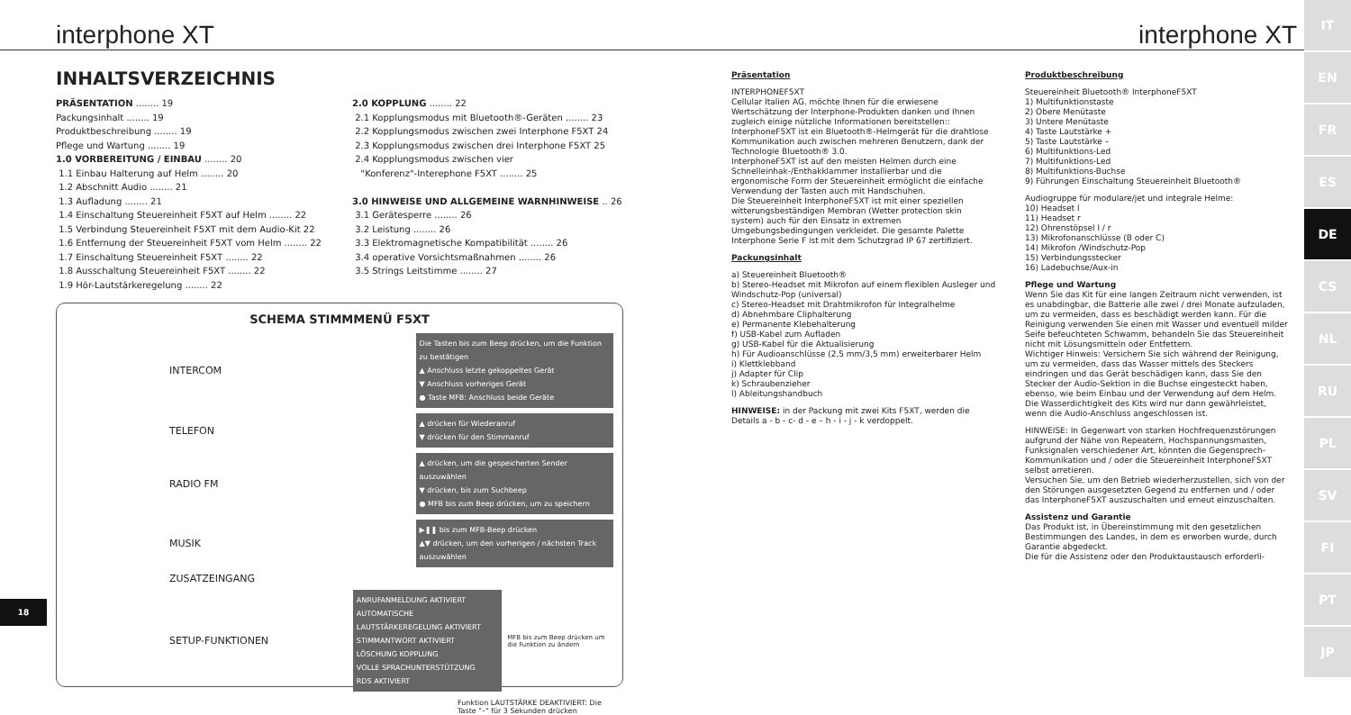interphone XT interphone XT
IT
EN
FR
ES
DE
CS
NL
RU
PL
SV
FI
PT
JP
INHALTSVERZEICHNIS
PRÄSENTATION ........ 19
Packungsinhalt ........ 19
Produktbeschreibung ........ 19
Pflege und Wartung ........ 19
1.0 VORBEREITUNG / EINBAU ........ 20
1.1 Einbau Halterung auf Helm ........ 20
1.2 Abschnitt Audio ........ 21
1.3 Aufladung ........ 21
1.4 Einschaltung Steuereinheit F5XT auf Helm ........ 22
1.5 Verbindung Steuereinheit F5XT mit dem Audio-Kit 22
1.6 Entfernung der Steuereinheit F5XT vom Helm ........ 22
1.7 Einschaltung Steuereinheit F5XT ........ 22
1.8 Ausschaltung Steuereinheit F5XT ........ 22
1.9 Hör-Lautstärkeregelung ........ 22
2.0 KOPPLUNG ........ 22
2.1 Kopplungsmodus mit Bluetooth®-Geräten ........ 23
2.2 Kopplungsmodus zwischen zwei Interphone F5XT 24
2.3 Kopplungsmodus zwischen drei Interphone F5XT 25
2.4 Kopplungsmodus zwischen vier
"Konferenz"-Interephone F5XT ........ 25
3.0 HINWEISE UND ALLGEMEINE WARNHINWEISE .. 26
3.1 Gerätesperre ........ 26
3.2 Leistung ........ 26
3.3 Elektromagnetische Kompatibilität ........ 26
3.4 operative Vorsichtsmaßnahmen ........ 26
3.5 Strings Leitstimme ........ 27
SCHEMA STIMMMENÜ F5XT
INTERCOM
Die Tasten bis zum Beep drücken, um die Funktion zu bestätigen
▲ Anschluss letzte gekoppeltes Gerät
▼ Anschluss vorheriges Gerät
● Taste MFB: Anschluss beide Geräte
TELEFON
▲ drücken für Wiederanruf
▼ drücken für den Stimmanruf
RADIO FM
▲ drücken, um die gespeicherten Sender auszuwählen
▼ drücken, bis zum Suchbeep
● MFB bis zum Beep drücken, um zu speichern
MUSIK
▶❚❚ bis zum MFB-Beep drücken
▲▼ drücken, um den vorherigen / nächsten Track auszuwählen
ZUSATZEINGANG
SETUP-FUNKTIONEN
ANRUFANMELDUNG AKTIVIERT
AUTOMATISCHE LAUTSTÄRKEREGELUNG AKTIVIERT
STIMMANTWORT AKTIVIERT
LÖSCHUNG KOPPLUNG
VOLLE SPRACHUNTERSTÜTZUNG
RDS AKTIVIERT
MFB bis zum Beep drücken um die Funktion zu ändern
Funktion LAUTSTÄRKE DEAKTIVIERT: Die Taste "–" für 3 Sekunden drücken
18
Präsentation
INTERPHONEF5XT
Cellular Italien AG. möchte Ihnen für die erwiesene Wertschätzung der Interphone-Produkten danken und Ihnen zugleich einige nützliche Informationen bereitstellen::
InterphoneF5XT ist ein Bluetooth®-Helmgerät für die drahtlose Kommunikation auch zwischen mehreren Benutzern, dank der Technologie Bluetooth® 3.0.
InterphoneF5XT ist auf den meisten Helmen durch eine Schnelleinhak-/Enthakklammer installierbar und die ergonomische Form der Steuereinheit ermöglicht die einfache Verwendung der Tasten auch mit Handschuhen.
Die Steuereinheit InterphoneF5XT ist mit einer speziellen witterungsbeständigen Membran (Wetter protection skin system) auch für den Einsatz in extremen Umgebungsbedingungen verkleidet. Die gesamte Palette Interphone Serie F ist mit dem Schutzgrad IP 67 zertifiziert.
Packungsinhalt
a) Steuereinheit Bluetooth®
b) Stereo-Headset mit Mikrofon auf einem flexiblen Ausleger und Windschutz-Pop (universal)
c) Stereo-Headset mit Drahtmikrofon für Integralhelme
d) Abnehmbare Cliphalterung
e) Permanente Klebehalterung
f) USB-Kabel zum Aufladen
g) USB-Kabel für die Aktualisierung
h) Für Audioanschlüsse (2,5 mm/3,5 mm) erweiterbarer Helm
i) Klettklebband
j) Adapter für Clip
k) Schraubenzieher
l) Ableitungshandbuch
HINWEISE: in der Packung mit zwei Kits F5XT, werden die Details a - b - c- d - e – h - i - j - k verdoppelt.
Produktbeschreibung
Steuereinheit Bluetooth® InterphoneF5XT
1) Multifunktionstaste
2) Obere Menütaste
3) Untere Menütaste
4) Taste Lautstärke +
5) Taste Lautstärke –
6) Multifunktions-Led
7) Multifunktions-Led
8) Multifunktions-Buchse
9) Führungen Einschaltung Steuereinheit Bluetooth®
Audiogruppe für modulare/jet und integrale Helme:
10) Headset l
11) Headset r
12) Ohrenstöpsel l / r
13) Mikrofonanschlüsse (B oder C)
14) Mikrofon /Windschutz-Pop
15) Verbindungsstecker
16) Ladebuchse/Aux-in
Pflege und Wartung
Wenn Sie das Kit für eine langen Zeitraum nicht verwenden, ist es unabdingbar, die Batterie alle zwei / drei Monate aufzuladen, um zu vermeiden, dass es beschädigt werden kann. Für die Reinigung verwenden Sie einen mit Wasser und eventuell milder Seife befeuchteten Schwamm, behandeln Sie das Steuereinheit nicht mit Lösungsmitteln oder Entfettern.
Wichtiger Hinweis: Versichern Sie sich während der Reinigung, um zu vermeiden, dass das Wasser mittels des Steckers eindringen und das Gerät beschädigen kann, dass Sie den Stecker der Audio-Sektion in die Buchse eingesteckt haben, ebenso, wie beim Einbau und der Verwendung auf dem Helm. Die Wasserdichtigkeit des Kits wird nur dann gewährleistet, wenn die Audio-Anschluss angeschlossen ist.
HINWEISE: In Gegenwart von starken Hochfrequenzstörungen aufgrund der Nähe von Repeatern, Hochspannungsmasten, Funksignalen verschiedener Art, könnten die Gegensprech-Kommunikation und / oder die Steuereinheit InterphoneF5XT selbst arretieren.
Versuchen Sie, um den Betrieb wiederherzustellen, sich von der den Störungen ausgesetzten Gegend zu entfernen und / oder das InterphoneF5XT auszuschalten und erneut einzuschalten.
Assistenz und Garantie
Das Produkt ist, in Übereinstimmung mit den gesetzlichen Bestimmungen des Landes, in dem es erworben wurde, durch Garantie abgedeckt.
Die für die Assistenz oder den Produktaustausch erforderli-